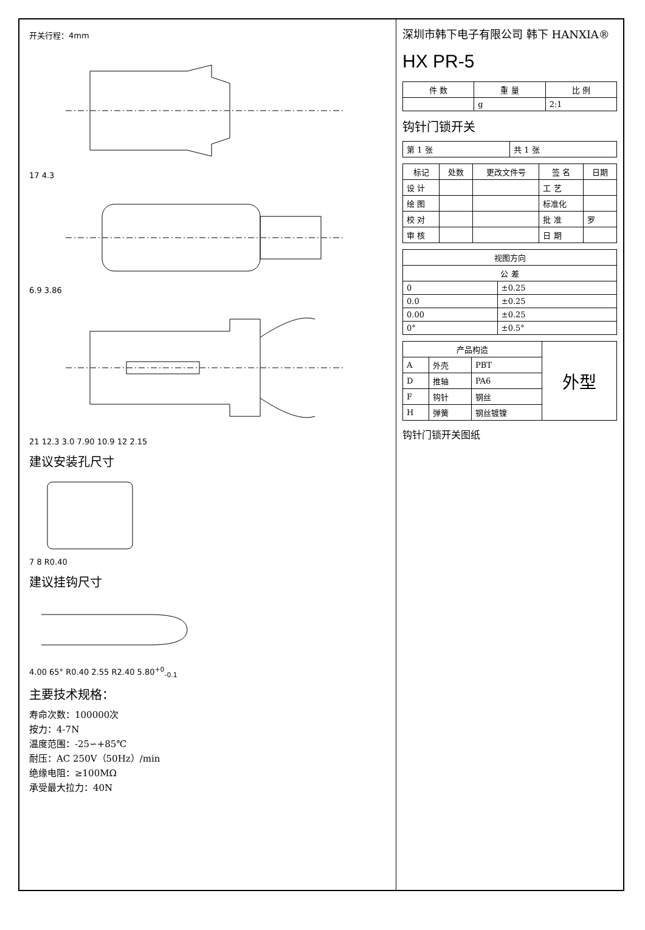开关行程：4mm
17 4.3
6.9 3.86
21 12.3 3.0 7.90 10.9 12 2.15
建议安装孔尺寸
7 8 R0.40
建议挂钩尺寸
4.00 65° R0.40 2.55 R2.40 5.80<sup>+0</sup><sub>-0.1</sub>
主要技术规格：
寿命次数：100000次
按力：4-7N
温度范围：-25∽+85℃
耐压：AC 250V（50Hz）/min
绝缘电阻：≥100MΩ
承受最大拉力：40N
深圳市韩下电子有限公司 韩下 HANXIA®
HX PR-5
| 件 数 | 重 量 | 比 例 |
| --- | --- | --- |
| | g | 2:1 |
钩针门锁开关
| 第 1 张 | 共 1 张 |
| 标记 | 处数 | 更改文件号 | 签 名 | 日期 |
| --- | --- | --- | --- | --- |
| 设 计 | | | 工 艺 | |
| 绘 图 | | | 标准化 | |
| 校 对 | | | 批 准 | 罗 |
| 审 核 | | | 日 期 | |
| 视图方向 | |
| --- | --- |
| 公 差 | |
| 0 | ±0.25 |
| 0.0 | ±0.25 |
| 0.00 | ±0.25 |
| 0° | ±0.5° |
| 产品构造 | | | 外型 |
| --- | --- | --- | --- |
| A | 外壳 | PBT | |
| D | 推轴 | PA6 | |
| F | 钩针 | 钢丝 | |
| H | 弹簧 | 钢丝镀镍 | |
钩针门锁开关图纸